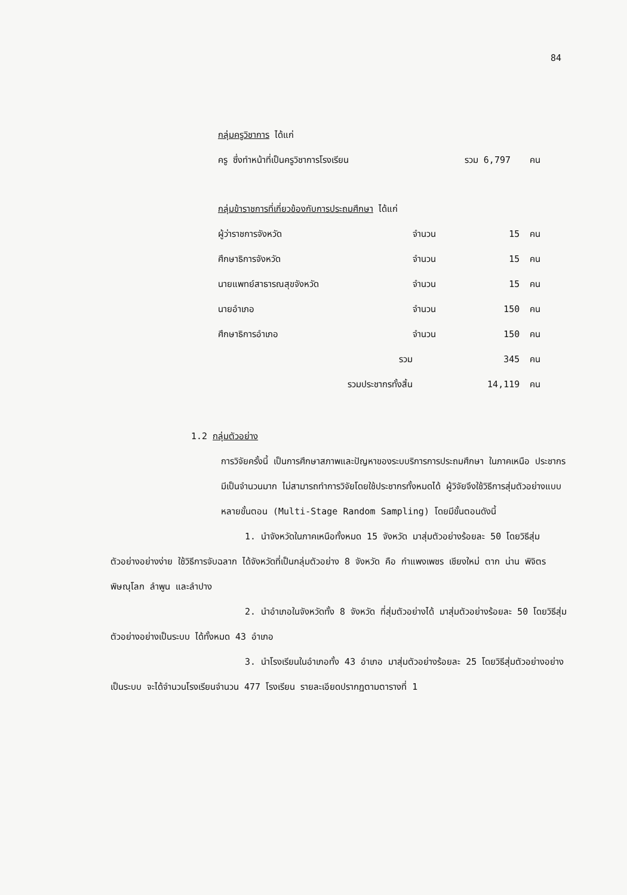84
กลุ่มครูวิชาการ ได้แก่
| ครู ซึ่งทำหน้าที่เป็นครูวิชาการโรงเรียน | รวม 6,797 | คน |
กลุ่มข้าราชการที่เกี่ยวข้องกับการประถมศึกษา ได้แก่
| ผู้ว่าราชการจังหวัด | จำนวน | 15 | คน |
| ศึกษาธิการจังหวัด | จำนวน | 15 | คน |
| นายแพทย์สาธารณสุขจังหวัด | จำนวน | 15 | คน |
| นายอำเภอ | จำนวน | 150 | คน |
| ศึกษาธิการอำเภอ | จำนวน | 150 | คน |
| รวม | | 345 | คน |
| รวมประชากรทั้งสิ้น | | 14,119 | คน |
1.2 กลุ่มตัวอย่าง
การวิจัยครั้งนี้ เป็นการศึกษาสภาพและปัญหาของระบบริการการประถมศึกษา ในภาคเหนือ ประชากรมีเป็นจำนวนมาก ไม่สามารถทำการวิจัยโดยใช้ประชากรทั้งหมดได้ ผู้วิจัยจึงใช้วิธีการสุ่มตัวอย่างแบบหลายขั้นตอน (Multi-Stage Random Sampling) โดยมีขั้นตอนดังนี้
1. นำจังหวัดในภาคเหนือทั้งหมด 15 จังหวัด มาสุ่มตัวอย่างร้อยละ 50 โดยวิธีสุ่มตัวอย่างอย่างง่าย ใช้วิธีการจับฉลาก ได้จังหวัดที่เป็นกลุ่มตัวอย่าง 8 จังหวัด คือ กำแพงเพชร เชียงใหม่ ตาก น่าน พิจิตร พิษณุโลก ลำพูน และลำปาง
2. นำอำเภอในจังหวัดทั้ง 8 จังหวัด ที่สุ่มตัวอย่างได้ มาสุ่มตัวอย่างร้อยละ 50 โดยวิธีสุ่มตัวอย่างอย่างเป็นระบบ ได้ทั้งหมด 43 อำเภอ
3. นำโรงเรียนในอำเภอทั้ง 43 อำเภอ มาสุ่มตัวอย่างร้อยละ 25 โดยวิธีสุ่มตัวอย่างอย่างเป็นระบบ จะได้จำนวนโรงเรียนจำนวน 477 โรงเรียน รายละเอียดปรากฏตามตารางที่ 1